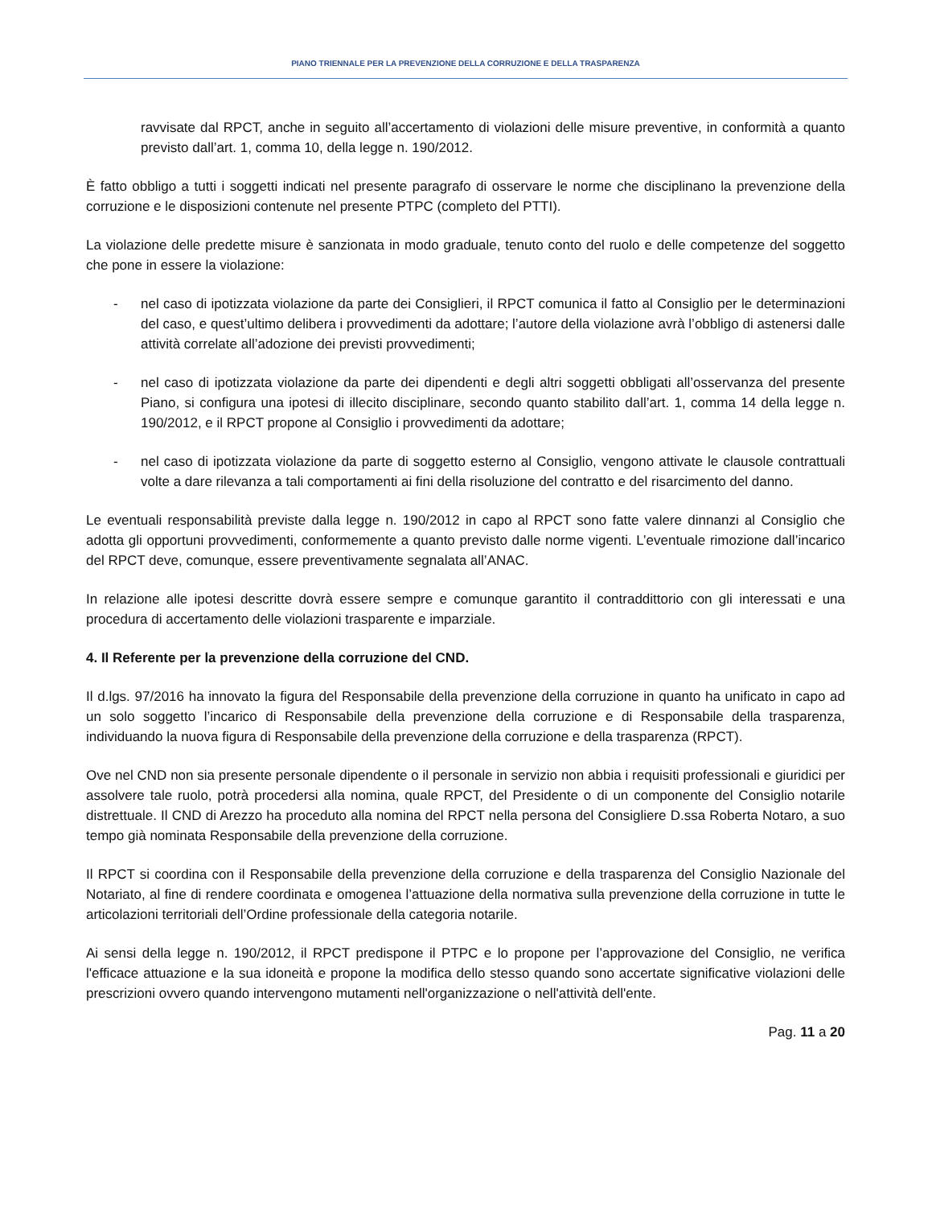PIANO TRIENNALE PER LA PREVENZIONE DELLA CORRUZIONE E DELLA TRASPARENZA
ravvisate dal RPCT, anche in seguito all’accertamento di violazioni delle misure preventive, in conformità a quanto previsto dall’art. 1, comma 10, della legge n. 190/2012.
È fatto obbligo a tutti i soggetti indicati nel presente paragrafo di osservare le norme che disciplinano la prevenzione della corruzione e le disposizioni contenute nel presente PTPC (completo del PTTI).
La violazione delle predette misure è sanzionata in modo graduale, tenuto conto del ruolo e delle competenze del soggetto che pone in essere la violazione:
- nel caso di ipotizzata violazione da parte dei Consiglieri, il RPCT comunica il fatto al Consiglio per le determinazioni del caso, e quest’ultimo delibera i provvedimenti da adottare; l’autore della violazione avrà l’obbligo di astenersi dalle attività correlate all’adozione dei previsti provvedimenti;
- nel caso di ipotizzata violazione da parte dei dipendenti e degli altri soggetti obbligati all’osservanza del presente Piano, si configura una ipotesi di illecito disciplinare, secondo quanto stabilito dall’art. 1, comma 14 della legge n. 190/2012, e il RPCT propone al Consiglio i provvedimenti da adottare;
- nel caso di ipotizzata violazione da parte di soggetto esterno al Consiglio, vengono attivate le clausole contrattuali volte a dare rilevanza a tali comportamenti ai fini della risoluzione del contratto e del risarcimento del danno.
Le eventuali responsabilità previste dalla legge n. 190/2012 in capo al RPCT sono fatte valere dinnanzi al Consiglio che adotta gli opportuni provvedimenti, conformemente a quanto previsto dalle norme vigenti. L’eventuale rimozione dall’incarico del RPCT deve, comunque, essere preventivamente segnalata all’ANAC.
In relazione alle ipotesi descritte dovrà essere sempre e comunque garantito il contraddittorio con gli interessati e una procedura di accertamento delle violazioni trasparente e imparziale.
4. Il Referente per la prevenzione della corruzione del CND.
Il d.lgs. 97/2016 ha innovato la figura del Responsabile della prevenzione della corruzione in quanto ha unificato in capo ad un solo soggetto l’incarico di Responsabile della prevenzione della corruzione e di Responsabile della trasparenza, individuando la nuova figura di Responsabile della prevenzione della corruzione e della trasparenza (RPCT).
Ove nel CND non sia presente personale dipendente o il personale in servizio non abbia i requisiti professionali e giuridici per assolvere tale ruolo, potrà procedersi alla nomina, quale RPCT, del Presidente o di un componente del Consiglio notarile distrettuale. Il CND di Arezzo ha proceduto alla nomina del RPCT nella persona del Consigliere D.ssa Roberta Notaro, a suo tempo già nominata Responsabile della prevenzione della corruzione.
Il RPCT si coordina con il Responsabile della prevenzione della corruzione e della trasparenza del Consiglio Nazionale del Notariato, al fine di rendere coordinata e omogenea l’attuazione della normativa sulla prevenzione della corruzione in tutte le articolazioni territoriali dell’Ordine professionale della categoria notarile.
Ai sensi della legge n. 190/2012, il RPCT predispone il PTPC e lo propone per l’approvazione del Consiglio, ne verifica l'efficace attuazione e la sua idoneità e propone la modifica dello stesso quando sono accertate significative violazioni delle prescrizioni ovvero quando intervengono mutamenti nell'organizzazione o nell'attività dell'ente.
Pag. 11 a 20